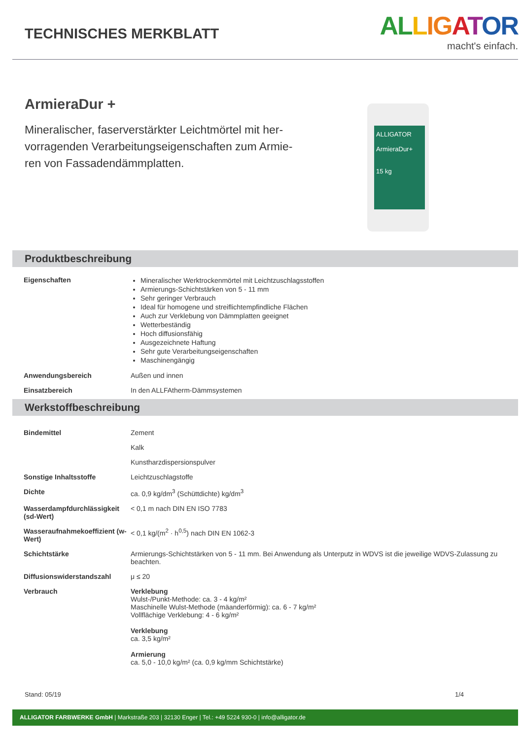TECHNISCHES MERKBLATT
AL LIG ATOR
macht's einfach.
ArmieraDur +
Mineralischer, faserverstärkter Leichtmörtel mit her­vorragenden Verarbeitungseigenschaften zum Armie­ren von Fassadendämmplatten.
ALLIGATOR
ArmieraDur+
15 kg
Produktbeschreibung
| Eigenschaften | Mineralischer Werktrockenmörtel mit Leichtzuschlagsstoffen Armierungs-Schichtstärken von 5 - 11 mm Sehr geringer Verbrauch Ideal für homogene und streiflichtempfindliche Flächen Auch zur Verklebung von Dämmplatten geeignet Wetterbeständig Hoch diffusionsfähig Ausgezeichnete Haftung Sehr gute Verarbeitungseigenschaften Maschinengängig |
| Anwendungsbereich | Außen und innen |
| Einsatzbereich | In den ALLFAtherm-Dämmsystemen |
Werkstoffbeschreibung
| Bindemittel | Zement |
| | Kalk |
| | Kunstharzdispersionspulver |
| Sonstige Inhaltsstoffe | Leichtzuschlagstoffe |
| Dichte | ca. 0,9 kg/dm<sup>3</sup> (Schüttdichte) kg/dm<sup>3</sup> |
| Wasserdampfdurchlässigkeit (sd-Wert) | < 0,1 m nach DIN EN ISO 7783 |
| Wasseraufnahmekoeffizient (w-Wert) | < 0,1 kg/(m<sup>2</sup> · h<sup>0,5</sup>) nach DIN EN 1062-3 |
| Schichtstärke | Armierungs-Schichtstärken von 5 - 11 mm. Bei Anwendung als Unterputz in WDVS ist die jeweilige WDVS-Zulassung zu beachten. |
| Diffusionswiderstandszahl | μ ≤ 20 |
| Verbrauch | Verklebung Wulst-/Punkt-Methode: ca. 3 - 4 kg/m² Maschinelle Wulst-Methode (mäanderförmig): ca. 6 - 7 kg/m² Vollflächige Verklebung: 4 - 6 kg/m² Verklebung ca. 3,5 kg/m² Armierung ca. 5,0 - 10,0 kg/m² (ca. 0,9 kg/mm Schichtstärke) |
Stand: 05/19 1/4
ALLIGATOR FARBWERKE GmbH | Markstraße 203 | 32130 Enger | Tel.: +49 5224 930-0 | info@alligator.de